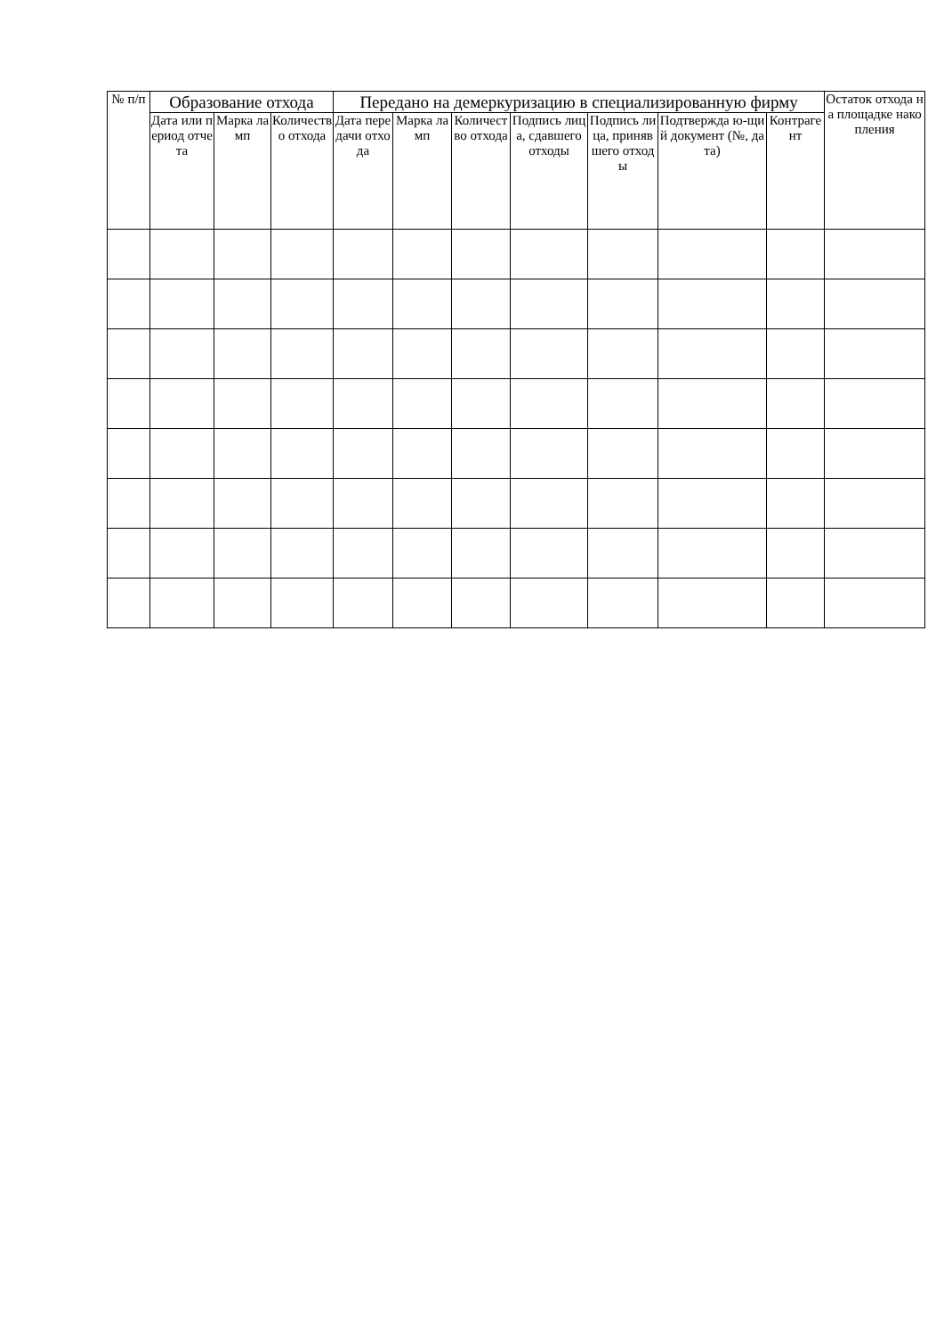| № п/п | Образование отхода | | | Передано на демеркуризацию в специализированную фирму | | | | | | | Остаток отхода на площадке накопления |
| --- | --- | --- | --- | --- | --- | --- | --- | --- | --- | --- | --- |
| | Дата или период отчета | Марка ламп | Количество отхода | Дата передачи отхода | Марка ламп | Количество отхода | Подпись лица, сдавшего отходы | Подпись лица, принявшего отходы | Подтвержда ю-щий документ (№, дата) | Контрагент | |